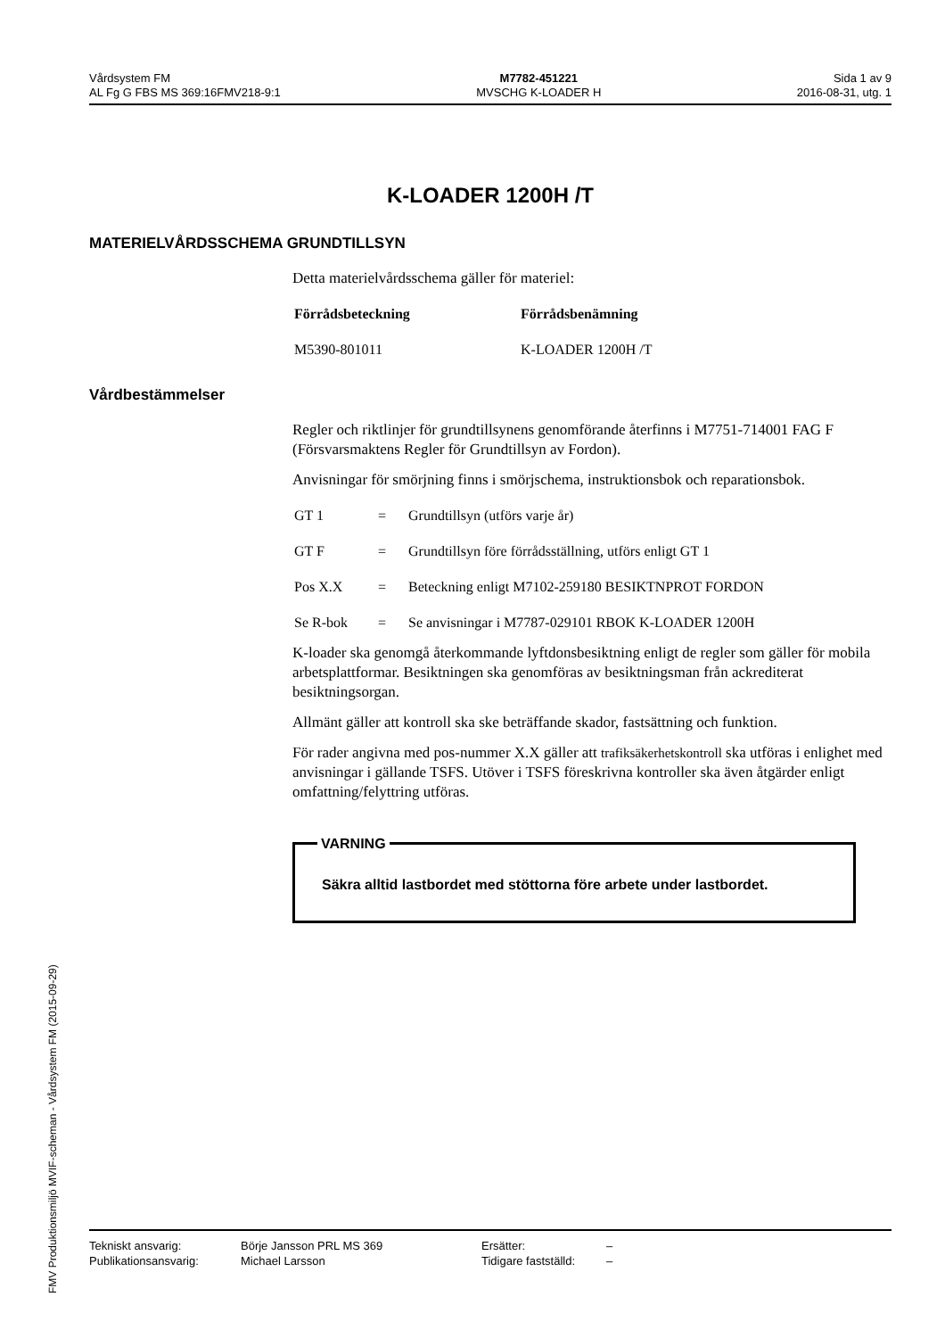Vårdsystem FM
AL Fg G FBS MS 369:16FMV218-9:1
M7782-451221
MVSCHG K-LOADER H
Sida 1 av 9
2016-08-31, utg. 1
K-LOADER 1200H /T
MATERIELVÅRDSSCHEMA GRUNDTILLSYN
Detta materielvårdsschema gäller för materiel:
| Förrådsbeteckning | Förrådsbenämning |
| --- | --- |
| M5390-801011 | K-LOADER 1200H /T |
Vårdbestämmelser
Regler och riktlinjer för grundtillsynens genomförande återfinns i M7751-714001 FAG F (Försvarsmaktens Regler för Grundtillsyn av Fordon).
Anvisningar för smörjning finns i smörjschema, instruktionsbok och reparationsbok.
| GT 1 | = | Grundtillsyn (utförs varje år) |
| GT F | = | Grundtillsyn före förrådsställning, utförs enligt GT 1 |
| Pos X.X | = | Beteckning enligt M7102-259180 BESIKTNPROT FORDON |
| Se R-bok | = | Se anvisningar i M7787-029101 RBOK K-LOADER 1200H |
K-loader ska genomgå återkommande lyftdonsbesiktning enligt de regler som gäller för mobila arbetsplattformar. Besiktningen ska genomföras av besiktningsman från ackrediterat besiktningsorgan.
Allmänt gäller att kontroll ska ske beträffande skador, fastsättning och funktion.
För rader angivna med pos-nummer X.X gäller att trafiksäkerhetskontroll ska utföras i enlighet med anvisningar i gällande TSFS. Utöver i TSFS föreskrivna kontroller ska även åtgärder enligt omfattning/felyttring utföras.
VARNING
Säkra alltid lastbordet med stöttorna före arbete under lastbordet.
FMV Produktionsmiljö MVIF-scheman - Vårdsystem FM (2015-09-29)
| Tekniskt ansvarig: | Börje Jansson PRL MS 369 | Ersätter: | – |
| Publikationsansvarig: | Michael Larsson | Tidigare fastställd: | – |